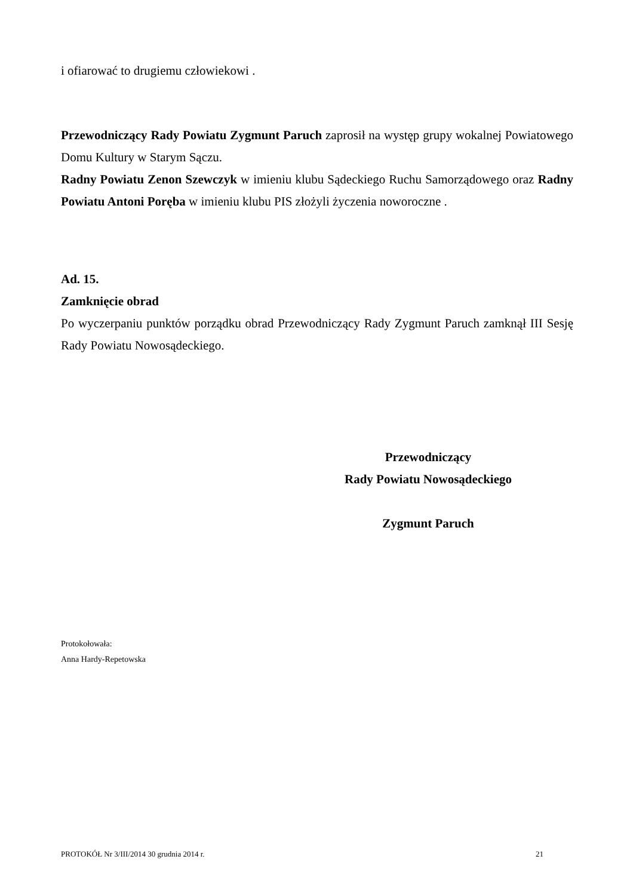i ofiarować to drugiemu człowiekowi .
Przewodniczący Rady Powiatu Zygmunt Paruch zaprosił na występ grupy wokalnej Powiatowego Domu Kultury w Starym Sączu.
Radny Powiatu Zenon Szewczyk w imieniu klubu Sądeckiego Ruchu Samorządowego oraz Radny Powiatu Antoni Poręba w imieniu klubu PIS złożyli życzenia noworoczne .
Ad. 15.
Zamknięcie obrad
Po wyczerpaniu punktów porządku obrad Przewodniczący Rady Zygmunt Paruch zamknął III Sesję Rady Powiatu Nowosądeckiego.
Przewodniczący
Rady Powiatu Nowosądeckiego
Zygmunt Paruch
Protokołowała:
Anna Hardy-Repetowska
PROTOKÓŁ Nr 3/III/2014 30 grudnia 2014 r. 21